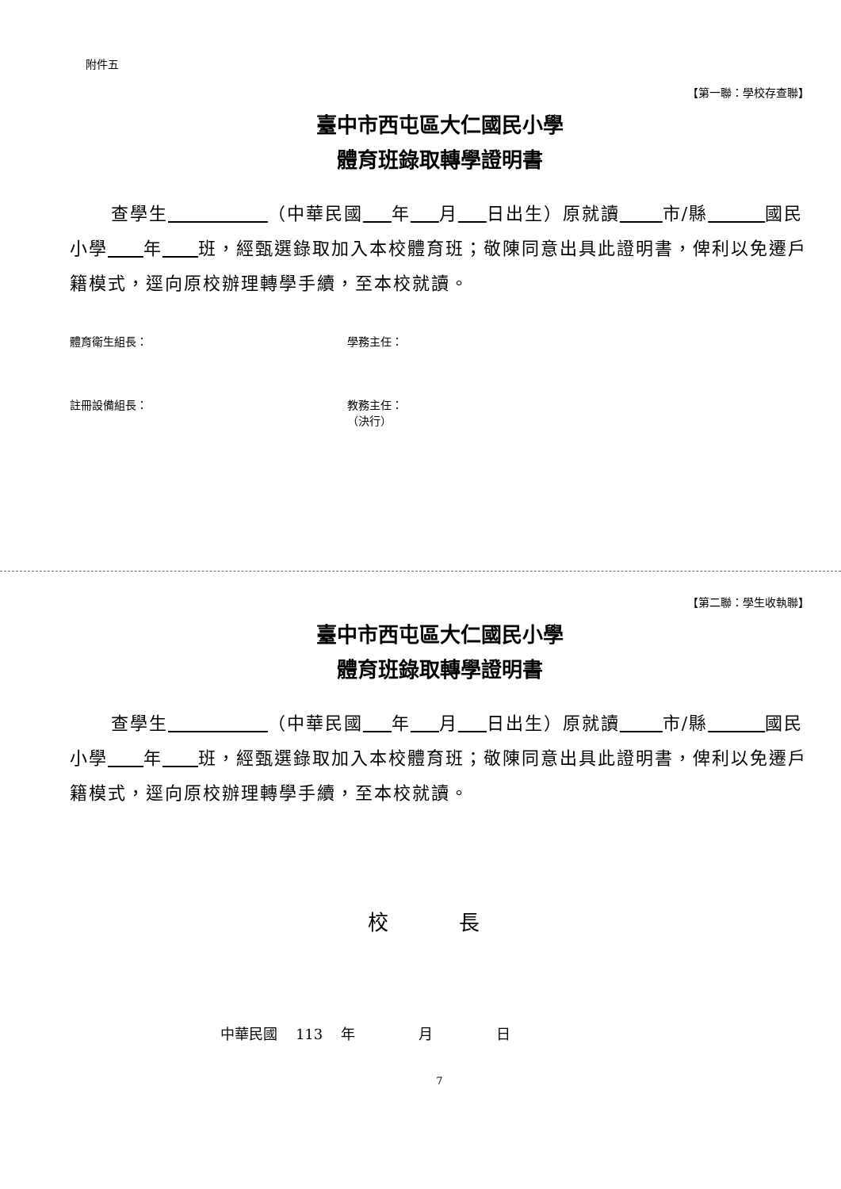附件五
【第一聯：學校存查聯】
臺中市西屯區大仁國民小學
體育班錄取轉學證明書
查學生 （中華民國 年 月 日出生）原就讀 市/縣 國民小學 年 班，經甄選錄取加入本校體育班；敬陳同意出具此證明書，俾利以免遷戶籍模式，逕向原校辦理轉學手續，至本校就讀。
體育衛生組長： 學務主任：
註冊設備組長： 教務主任：
（決行）
【第二聯：學生收執聯】
臺中市西屯區大仁國民小學
體育班錄取轉學證明書
查學生 （中華民國 年 月 日出生）原就讀 市/縣 國民小學 年 班，經甄選錄取加入本校體育班；敬陳同意出具此證明書，俾利以免遷戶籍模式，逕向原校辦理轉學手續，至本校就讀。
校 長
中華民國 113 年 月 日
7